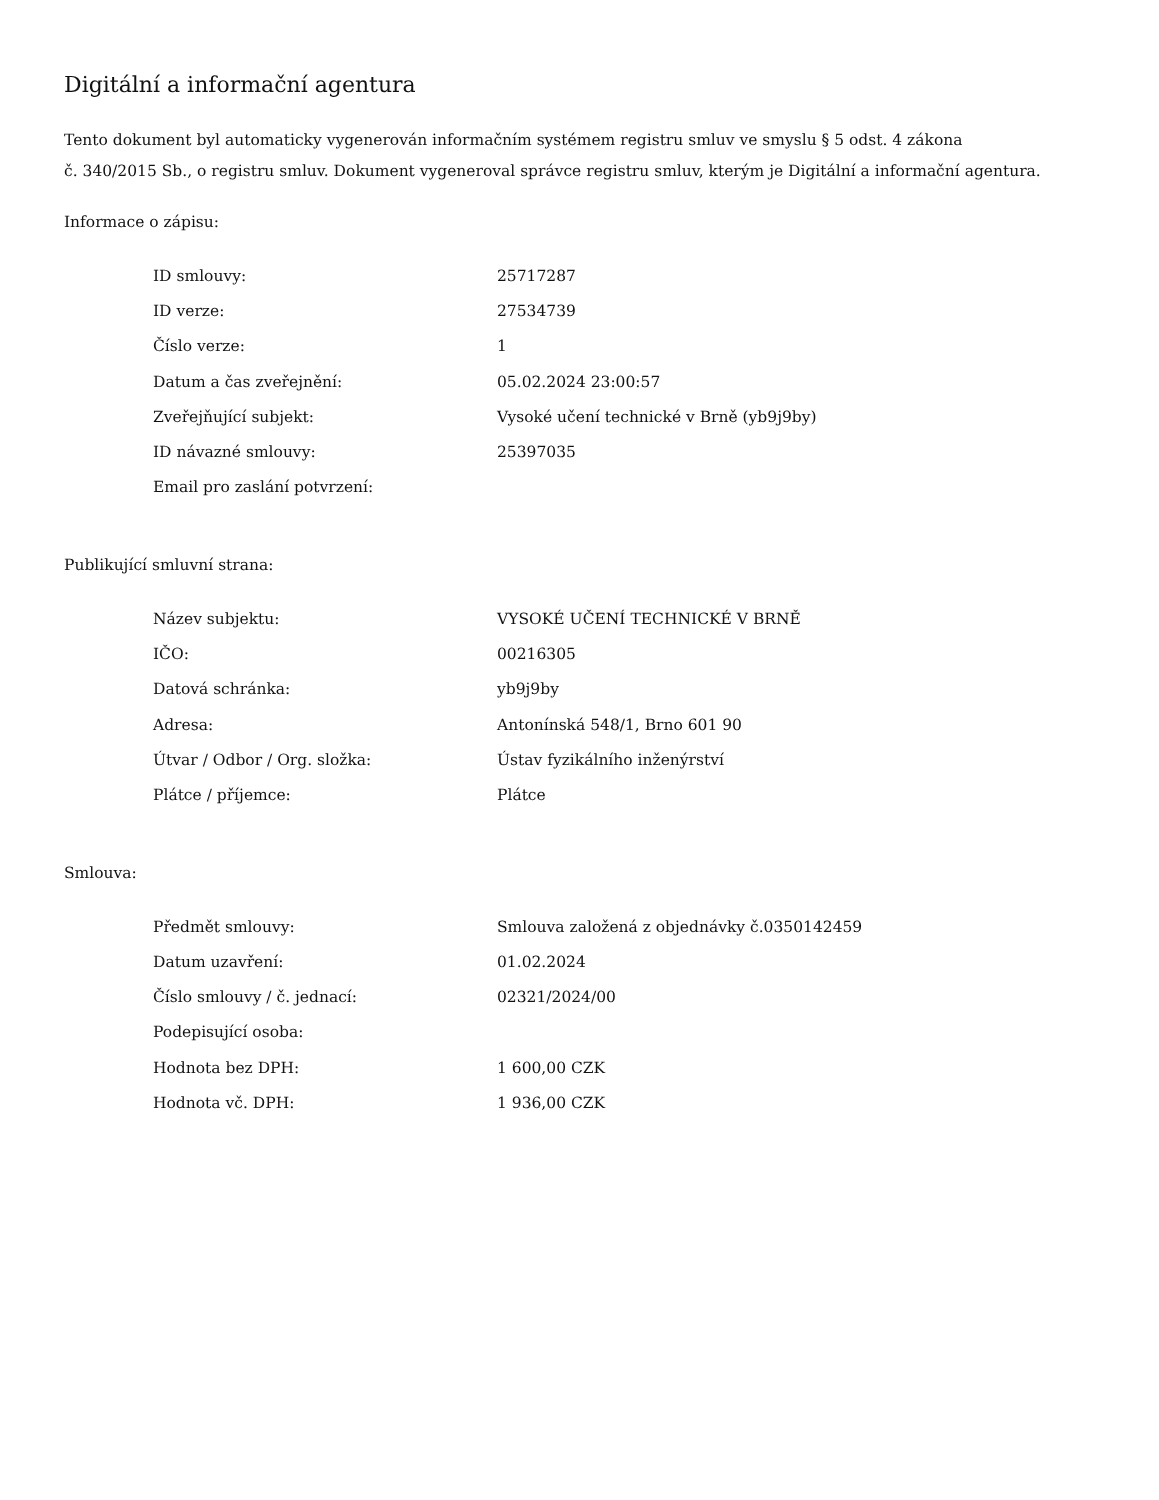Digitální a informační agentura
Tento dokument byl automaticky vygenerován informačním systémem registru smluv ve smyslu § 5 odst. 4 zákona
č. 340/2015 Sb., o registru smluv. Dokument vygeneroval správce registru smluv, kterým je Digitální a informační agentura.
Informace o zápisu:
| ID smlouvy: | 25717287 |
| ID verze: | 27534739 |
| Číslo verze: | 1 |
| Datum a čas zveřejnění: | 05.02.2024 23:00:57 |
| Zveřejňující subjekt: | Vysoké učení technické v Brně (yb9j9by) |
| ID návazné smlouvy: | 25397035 |
| Email pro zaslání potvrzení: | |
Publikující smluvní strana:
| Název subjektu: | VYSOKÉ UČENÍ TECHNICKÉ V BRNĚ |
| IČO: | 00216305 |
| Datová schránka: | yb9j9by |
| Adresa: | Antonínská 548/1, Brno 601 90 |
| Útvar / Odbor / Org. složka: | Ústav fyzikálního inženýrství |
| Plátce / příjemce: | Plátce |
Smlouva:
| Předmět smlouvy: | Smlouva založená z objednávky č.0350142459 |
| Datum uzavření: | 01.02.2024 |
| Číslo smlouvy / č. jednací: | 02321/2024/00 |
| Podepisující osoba: | |
| Hodnota bez DPH: | 1 600,00 CZK |
| Hodnota vč. DPH: | 1 936,00 CZK |